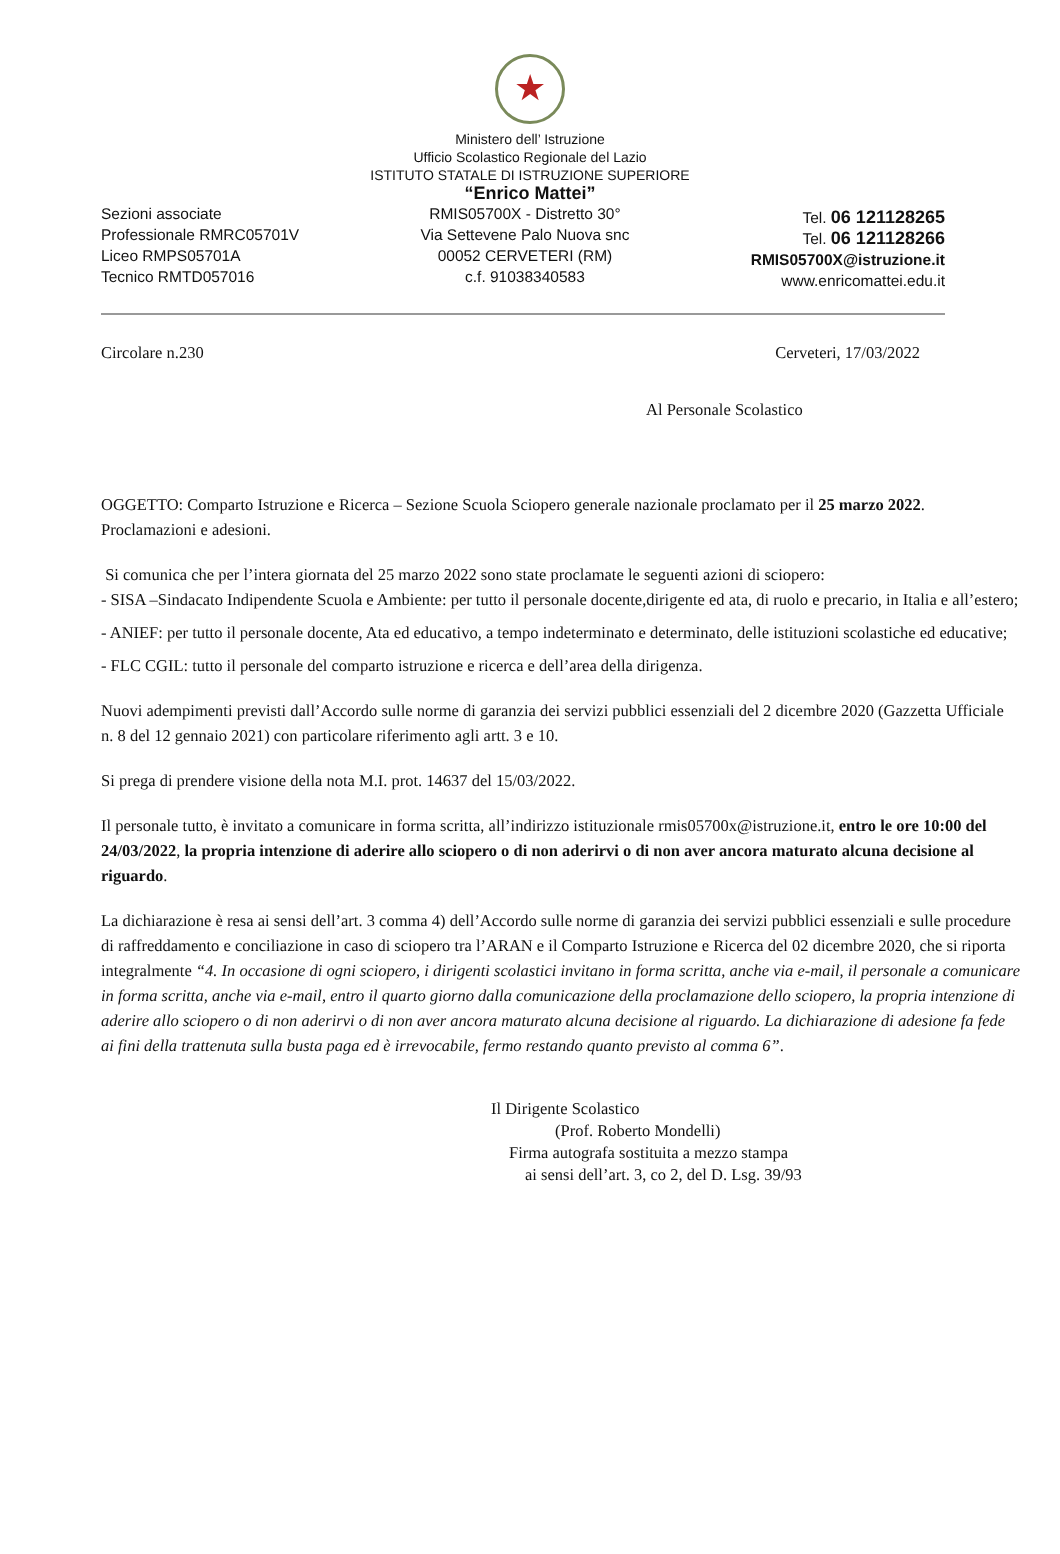★
Ministero dell’ Istruzione
Ufficio Scolastico Regionale del Lazio
ISTITUTO STATALE DI ISTRUZIONE SUPERIORE
“Enrico Mattei”
Sezioni associate
Professionale RMRC05701V
Liceo RMPS05701A
Tecnico RMTD057016
RMIS05700X - Distretto 30°
Via Settevene Palo Nuova snc
00052 CERVETERI (RM)
c.f. 91038340583
Tel. 06 121128265
Tel. 06 121128266
RMIS05700X@istruzione.it
www.enricomattei.edu.it
Circolare n.230 Cerveteri, 17/03/2022
Al Personale Scolastico
OGGETTO: Comparto Istruzione e Ricerca – Sezione Scuola Sciopero generale nazionale proclamato per il 25 marzo 2022. Proclamazioni e adesioni.
Si comunica che per l’intera giornata del 25 marzo 2022 sono state proclamate le seguenti azioni di sciopero:
- SISA –Sindacato Indipendente Scuola e Ambiente: per tutto il personale docente,dirigente ed ata, di ruolo e precario, in Italia e all’estero;
- ANIEF: per tutto il personale docente, Ata ed educativo, a tempo indeterminato e determinato, delle istituzioni scolastiche ed educative;
- FLC CGIL: tutto il personale del comparto istruzione e ricerca e dell’area della dirigenza.
Nuovi adempimenti previsti dall’Accordo sulle norme di garanzia dei servizi pubblici essenziali del 2 dicembre 2020 (Gazzetta Ufficiale n. 8 del 12 gennaio 2021) con particolare riferimento agli artt. 3 e 10.
Si prega di prendere visione della nota M.I. prot. 14637 del 15/03/2022.
Il personale tutto, è invitato a comunicare in forma scritta, all’indirizzo istituzionale rmis05700x@istruzione.it, entro le ore 10:00 del 24/03/2022, la propria intenzione di aderire allo sciopero o di non aderirvi o di non aver ancora maturato alcuna decisione al riguardo.
La dichiarazione è resa ai sensi dell’art. 3 comma 4) dell’Accordo sulle norme di garanzia dei servizi pubblici essenziali e sulle procedure di raffreddamento e conciliazione in caso di sciopero tra l’ARAN e il Comparto Istruzione e Ricerca del 02 dicembre 2020, che si riporta integralmente “4. In occasione di ogni sciopero, i dirigenti scolastici invitano in forma scritta, anche via e-mail, il personale a comunicare in forma scritta, anche via e-mail, entro il quarto giorno dalla comunicazione della proclamazione dello sciopero, la propria intenzione di aderire allo sciopero o di non aderirvi o di non aver ancora maturato alcuna decisione al riguardo. La dichiarazione di adesione fa fede ai fini della trattenuta sulla busta paga ed è irrevocabile, fermo restando quanto previsto al comma 6”.
Il Dirigente Scolastico
(Prof. Roberto Mondelli)
Firma autografa sostituita a mezzo stampa
ai sensi dell’art. 3, co 2, del D. Lsg. 39/93